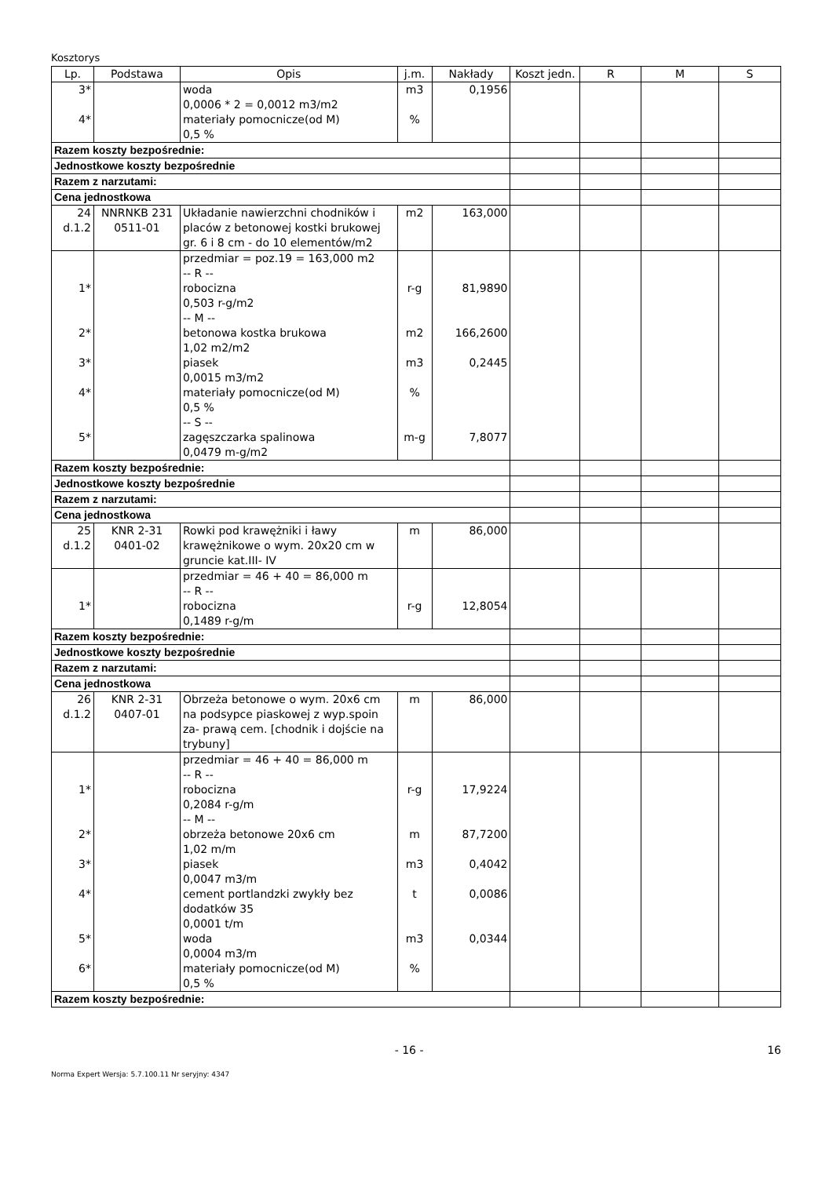Kosztorys
| Lp. | Podstawa | Opis | j.m. | Nakłady | Koszt jedn. | R | M | S |
| --- | --- | --- | --- | --- | --- | --- | --- | --- |
| 3* 4* | | woda 0,0006 * 2 = 0,0012 m3/m2 materiały pomocnicze(od M) 0,5 % | m3 % | 0,1956 | | | | |
| Razem koszty bezpośrednie: | | | | | | | | |
| Jednostkowe koszty bezpośrednie | | | | | | | | |
| Razem z narzutami: | | | | | | | | |
| Cena jednostkowa | | | | | | | | |
| 24 d.1.2 | NNRNKB 231 0511-01 | Układanie nawierzchni chodników i placów z betonowej kostki brukowej gr. 6 i 8 cm - do 10 elementów/m2 | m2 | 163,000 | | | | |
| 1* 2* 3* 4* 5* | | przedmiar = poz.19 = 163,000 m2 -- R -- robocizna 0,503 r-g/m2 -- M -- betonowa kostka brukowa 1,02 m2/m2 piasek 0,0015 m3/m2 materiały pomocnicze(od M) 0,5 % -- S -- zagęszczarka spalinowa 0,0479 m-g/m2 | r-g m2 m3 % m-g | 81,9890 166,2600 0,2445 7,8077 | | | | |
| Razem koszty bezpośrednie: | | | | | | | | |
| Jednostkowe koszty bezpośrednie | | | | | | | | |
| Razem z narzutami: | | | | | | | | |
| Cena jednostkowa | | | | | | | | |
| 25 d.1.2 | KNR 2-31 0401-02 | Rowki pod krawężniki i ławy krawężnikowe o wym. 20x20 cm w gruncie kat.III- IV | m | 86,000 | | | | |
| 1* | | przedmiar = 46 + 40 = 86,000 m -- R -- robocizna 0,1489 r-g/m | r-g | 12,8054 | | | | |
| Razem koszty bezpośrednie: | | | | | | | | |
| Jednostkowe koszty bezpośrednie | | | | | | | | |
| Razem z narzutami: | | | | | | | | |
| Cena jednostkowa | | | | | | | | |
| 26 d.1.2 | KNR 2-31 0407-01 | Obrzeża betonowe o wym. 20x6 cm na podsypce piaskowej z wyp.spoin za- prawą cem. [chodnik i dojście na trybuny] | m | 86,000 | | | | |
| 1* 2* 3* 4* 5* 6* | | przedmiar = 46 + 40 = 86,000 m -- R -- robocizna 0,2084 r-g/m -- M -- obrzeża betonowe 20x6 cm 1,02 m/m piasek 0,0047 m3/m cement portlandzki zwykły bez dodatków 35 0,0001 t/m woda 0,0004 m3/m materiały pomocnicze(od M) 0,5 % | r-g m m3 t m3 % | 17,9224 87,7200 0,4042 0,0086 0,0344 | | | | |
| Razem koszty bezpośrednie: | | | | | | | | |
- 16 - 16
Norma Expert Wersja: 5.7.100.11 Nr seryjny: 4347